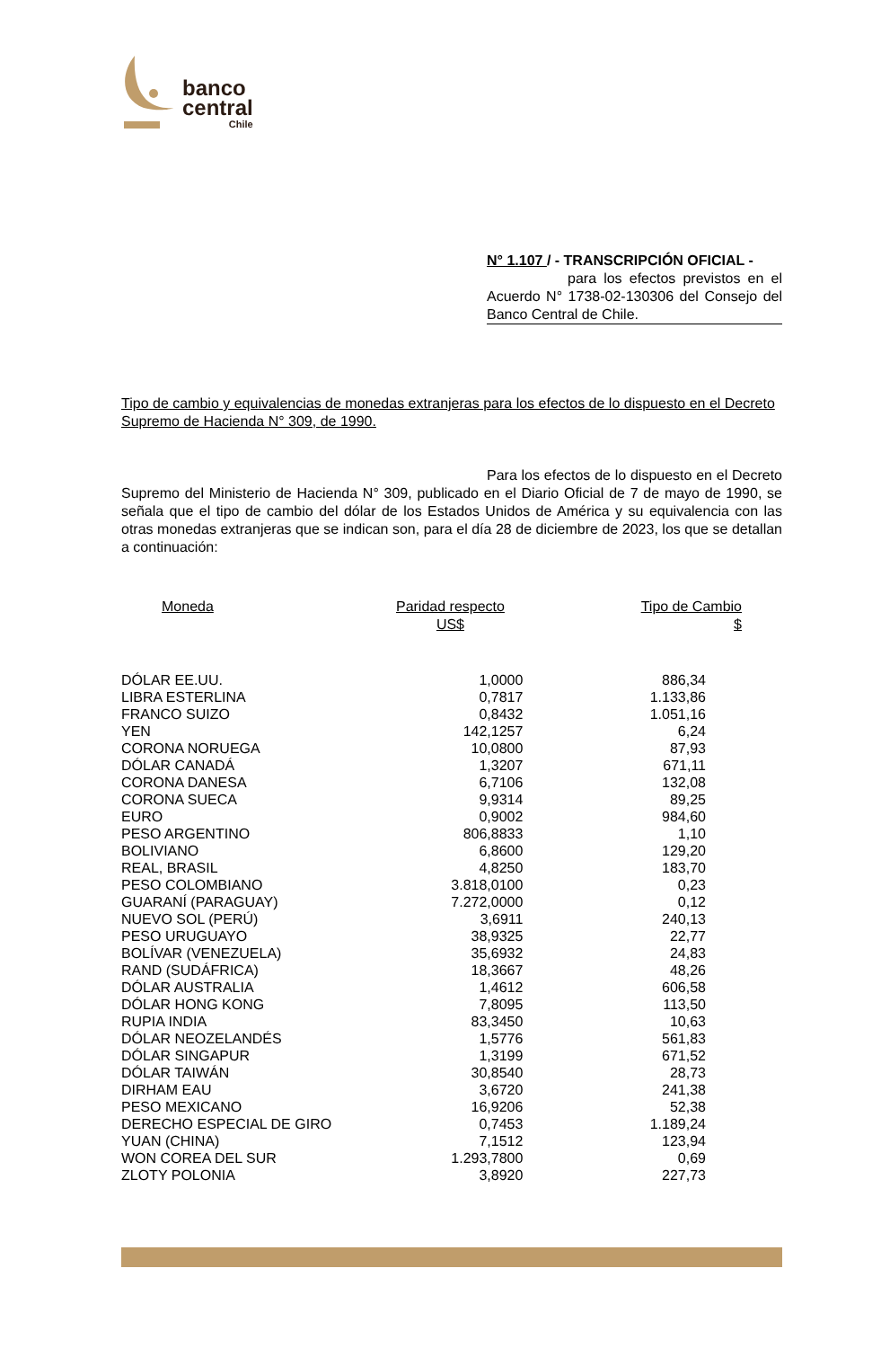banco
central
Chile
N° 1.107 / - TRANSCRIPCIÓN OFICIAL -
para los efectos previstos en el Acuerdo N° 1738-02-130306 del Consejo del Banco Central de Chile.
Tipo de cambio y equivalencias de monedas extranjeras para los efectos de lo dispuesto en el Decreto Supremo de Hacienda N° 309, de 1990.
Para los efectos de lo dispuesto en el Decreto Supremo del Ministerio de Hacienda N° 309, publicado en el Diario Oficial de 7 de mayo de 1990, se señala que el tipo de cambio del dólar de los Estados Unidos de América y su equivalencia con las otras monedas extranjeras que se indican son, para el día 28 de diciembre de 2023, los que se detallan a continuación:
| Moneda | Paridad respecto US$ | Tipo de Cambio $ |
| --- | --- | --- |
| DÓLAR EE.UU. | 1,0000 | 886,34 |
| LIBRA ESTERLINA | 0,7817 | 1.133,86 |
| FRANCO SUIZO | 0,8432 | 1.051,16 |
| YEN | 142,1257 | 6,24 |
| CORONA NORUEGA | 10,0800 | 87,93 |
| DÓLAR CANADÁ | 1,3207 | 671,11 |
| CORONA DANESA | 6,7106 | 132,08 |
| CORONA SUECA | 9,9314 | 89,25 |
| EURO | 0,9002 | 984,60 |
| PESO ARGENTINO | 806,8833 | 1,10 |
| BOLIVIANO | 6,8600 | 129,20 |
| REAL, BRASIL | 4,8250 | 183,70 |
| PESO COLOMBIANO | 3.818,0100 | 0,23 |
| GUARANÍ (PARAGUAY) | 7.272,0000 | 0,12 |
| NUEVO SOL (PERÚ) | 3,6911 | 240,13 |
| PESO URUGUAYO | 38,9325 | 22,77 |
| BOLÍVAR (VENEZUELA) | 35,6932 | 24,83 |
| RAND (SUDÁFRICA) | 18,3667 | 48,26 |
| DÓLAR AUSTRALIA | 1,4612 | 606,58 |
| DÓLAR HONG KONG | 7,8095 | 113,50 |
| RUPIA INDIA | 83,3450 | 10,63 |
| DÓLAR NEOZELANDÉS | 1,5776 | 561,83 |
| DÓLAR SINGAPUR | 1,3199 | 671,52 |
| DÓLAR TAIWÁN | 30,8540 | 28,73 |
| DIRHAM EAU | 3,6720 | 241,38 |
| PESO MEXICANO | 16,9206 | 52,38 |
| DERECHO ESPECIAL DE GIRO | 0,7453 | 1.189,24 |
| YUAN (CHINA) | 7,1512 | 123,94 |
| WON COREA DEL SUR | 1.293,7800 | 0,69 |
| ZLOTY POLONIA | 3,8920 | 227,73 |